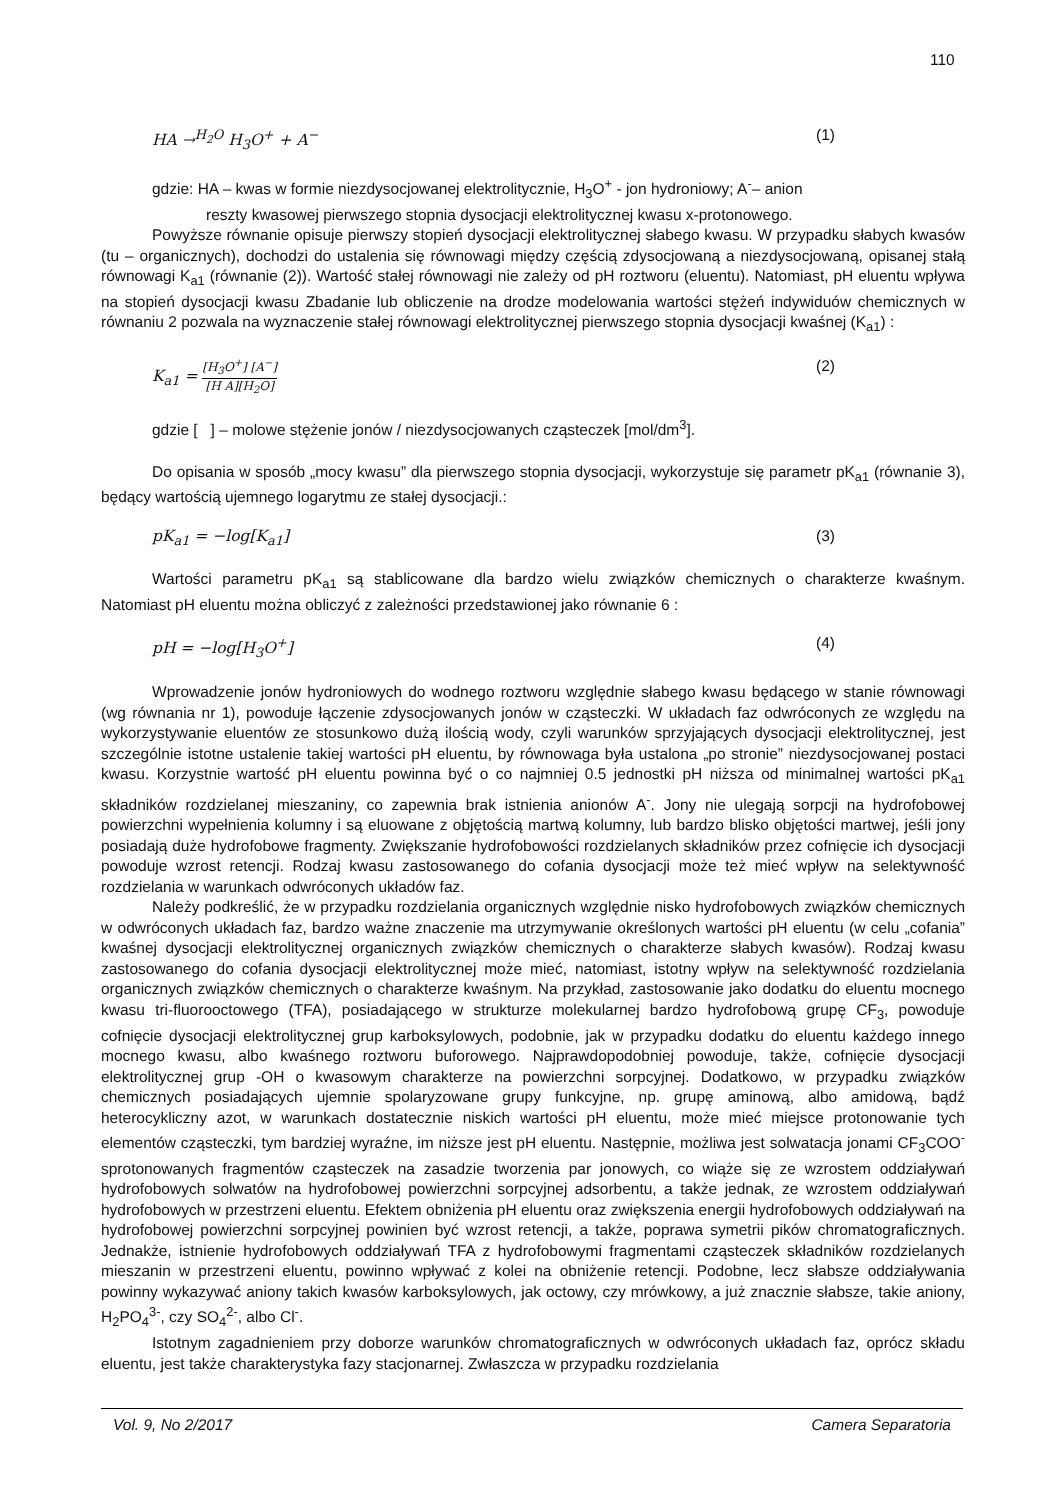110
HA →<sup>H<sub>2</sub>O</sup> H<sub>3</sub>O<sup>+</sup> + A<sup>−</sup> (1)
gdzie: HA – kwas w formie niezdysocjowanej elektrolitycznie, H<sub>3</sub>O<sup>+</sup> - jon hydroniowy; A<sup>-</sup>– anion
reszty kwasowej pierwszego stopnia dysocjacji elektrolitycznej kwasu x-protonowego.
Powyższe równanie opisuje pierwszy stopień dysocjacji elektrolitycznej słabego kwasu. W przypadku słabych kwasów (tu – organicznych), dochodzi do ustalenia się równowagi między częścią zdysocjowaną a niezdysocjowaną, opisanej stałą równowagi K<sub>a1</sub> (równanie (2)). Wartość stałej równowagi nie zależy od pH roztworu (eluentu). Natomiast, pH eluentu wpływa na stopień dysocjacji kwasu Zbadanie lub obliczenie na drodze modelowania wartości stężeń indywiduów chemicznych w równaniu 2 pozwala na wyznaczenie stałej równowagi elektrolitycznej pierwszego stopnia dysocjacji kwaśnej (K<sub>a1</sub>) :
K<sub>a1</sub> = [H<sub>3</sub>O<sup>+</sup>] [A<sup>−</sup>] [H A][H<sub>2</sub>O] (2)
gdzie [ ] – molowe stężenie jonów / niezdysocjowanych cząsteczek [mol/dm<sup>3</sup>].
Do opisania w sposób „mocy kwasu” dla pierwszego stopnia dysocjacji, wykorzystuje się parametr pK<sub>a1</sub> (równanie 3), będący wartością ujemnego logarytmu ze stałej dysocjacji.:
pK<sub>a1</sub> = −log[K<sub>a1</sub>] (3)
Wartości parametru pK<sub>a1</sub> są stablicowane dla bardzo wielu związków chemicznych o charakterze kwaśnym. Natomiast pH eluentu można obliczyć z zależności przedstawionej jako równanie 6 :
pH = −log[H<sub>3</sub>O<sup>+</sup>] (4)
Wprowadzenie jonów hydroniowych do wodnego roztworu względnie słabego kwasu będącego w stanie równowagi (wg równania nr 1), powoduje łączenie zdysocjowanych jonów w cząsteczki. W układach faz odwróconych ze względu na wykorzystywanie eluentów ze stosunkowo dużą ilością wody, czyli warunków sprzyjających dysocjacji elektrolitycznej, jest szczególnie istotne ustalenie takiej wartości pH eluentu, by równowaga była ustalona „po stronie” niezdysocjowanej postaci kwasu. Korzystnie wartość pH eluentu powinna być o co najmniej 0.5 jednostki pH niższa od minimalnej wartości pK<sub>a1</sub> składników rozdzielanej mieszaniny, co zapewnia brak istnienia anionów A<sup>-</sup>. Jony nie ulegają sorpcji na hydrofobowej powierzchni wypełnienia kolumny i są eluowane z objętością martwą kolumny, lub bardzo blisko objętości martwej, jeśli jony posiadają duże hydrofobowe fragmenty. Zwiększanie hydrofobowości rozdzielanych składników przez cofnięcie ich dysocjacji powoduje wzrost retencji. Rodzaj kwasu zastosowanego do cofania dysocjacji może też mieć wpływ na selektywność rozdzielania w warunkach odwróconych układów faz.
Należy podkreślić, że w przypadku rozdzielania organicznych względnie nisko hydrofobowych związków chemicznych w odwróconych układach faz, bardzo ważne znaczenie ma utrzymywanie określonych wartości pH eluentu (w celu „cofania” kwaśnej dysocjacji elektrolitycznej organicznych związków chemicznych o charakterze słabych kwasów). Rodzaj kwasu zastosowanego do cofania dysocjacji elektrolitycznej może mieć, natomiast, istotny wpływ na selektywność rozdzielania organicznych związków chemicznych o charakterze kwaśnym. Na przykład, zastosowanie jako dodatku do eluentu mocnego kwasu tri-fluorooctowego (TFA), posiadającego w strukturze molekularnej bardzo hydrofobową grupę CF<sub>3</sub>, powoduje cofnięcie dysocjacji elektrolitycznej grup karboksylowych, podobnie, jak w przypadku dodatku do eluentu każdego innego mocnego kwasu, albo kwaśnego roztworu buforowego. Najprawdopodobniej powoduje, także, cofnięcie dysocjacji elektrolitycznej grup -OH o kwasowym charakterze na powierzchni sorpcyjnej. Dodatkowo, w przypadku związków chemicznych posiadających ujemnie spolaryzowane grupy funkcyjne, np. grupę aminową, albo amidową, bądź heterocykliczny azot, w warunkach dostatecznie niskich wartości pH eluentu, może mieć miejsce protonowanie tych elementów cząsteczki, tym bardziej wyraźne, im niższe jest pH eluentu. Następnie, możliwa jest solwatacja jonami CF<sub>3</sub>COO<sup>-</sup> sprotonowanych fragmentów cząsteczek na zasadzie tworzenia par jonowych, co wiąże się ze wzrostem oddziaływań hydrofobowych solwatów na hydrofobowej powierzchni sorpcyjnej adsorbentu, a także jednak, ze wzrostem oddziaływań hydrofobowych w przestrzeni eluentu. Efektem obniżenia pH eluentu oraz zwiększenia energii hydrofobowych oddziaływań na hydrofobowej powierzchni sorpcyjnej powinien być wzrost retencji, a także, poprawa symetrii pików chromatograficznych. Jednakże, istnienie hydrofobowych oddziaływań TFA z hydrofobowymi fragmentami cząsteczek składników rozdzielanych mieszanin w przestrzeni eluentu, powinno wpływać z kolei na obniżenie retencji. Podobne, lecz słabsze oddziaływania powinny wykazywać aniony takich kwasów karboksylowych, jak octowy, czy mrówkowy, a już znacznie słabsze, takie aniony, H<sub>2</sub>PO<sub>4</sub><sup>3-</sup>, czy SO<sub>4</sub><sup>2-</sup>, albo Cl<sup>-</sup>.
Istotnym zagadnieniem przy doborze warunków chromatograficznych w odwróconych układach faz, oprócz składu eluentu, jest także charakterystyka fazy stacjonarnej. Zwłaszcza w przypadku rozdzielania
Vol. 9, No 2/2017 Camera Separatoria